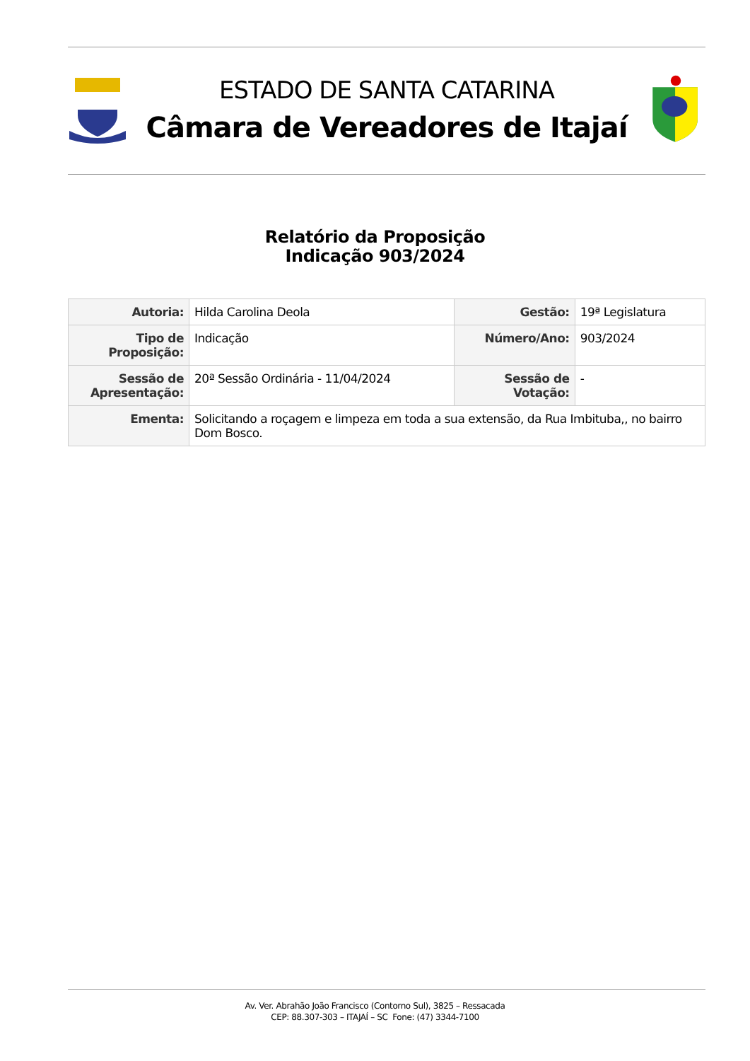ESTADO DE SANTA CATARINA
Câmara de Vereadores de Itajaí
Relatório da Proposição
Indicação 903/2024
| Autoria: | Hilda Carolina Deola | Gestão: | 19ª Legislatura |
| Tipo de Proposição: | Indicação | Número/Ano: | 903/2024 |
| Sessão de Apresentação: | 20ª Sessão Ordinária - 11/04/2024 | Sessão de Votação: | - |
| Ementa: | Solicitando a roçagem e limpeza em toda a sua extensão, da Rua Imbituba,, no bairro Dom Bosco. | | |
Av. Ver. Abrahão João Francisco (Contorno Sul), 3825 – Ressacada
CEP: 88.307-303 – ITAJAÍ – SC Fone: (47) 3344-7100